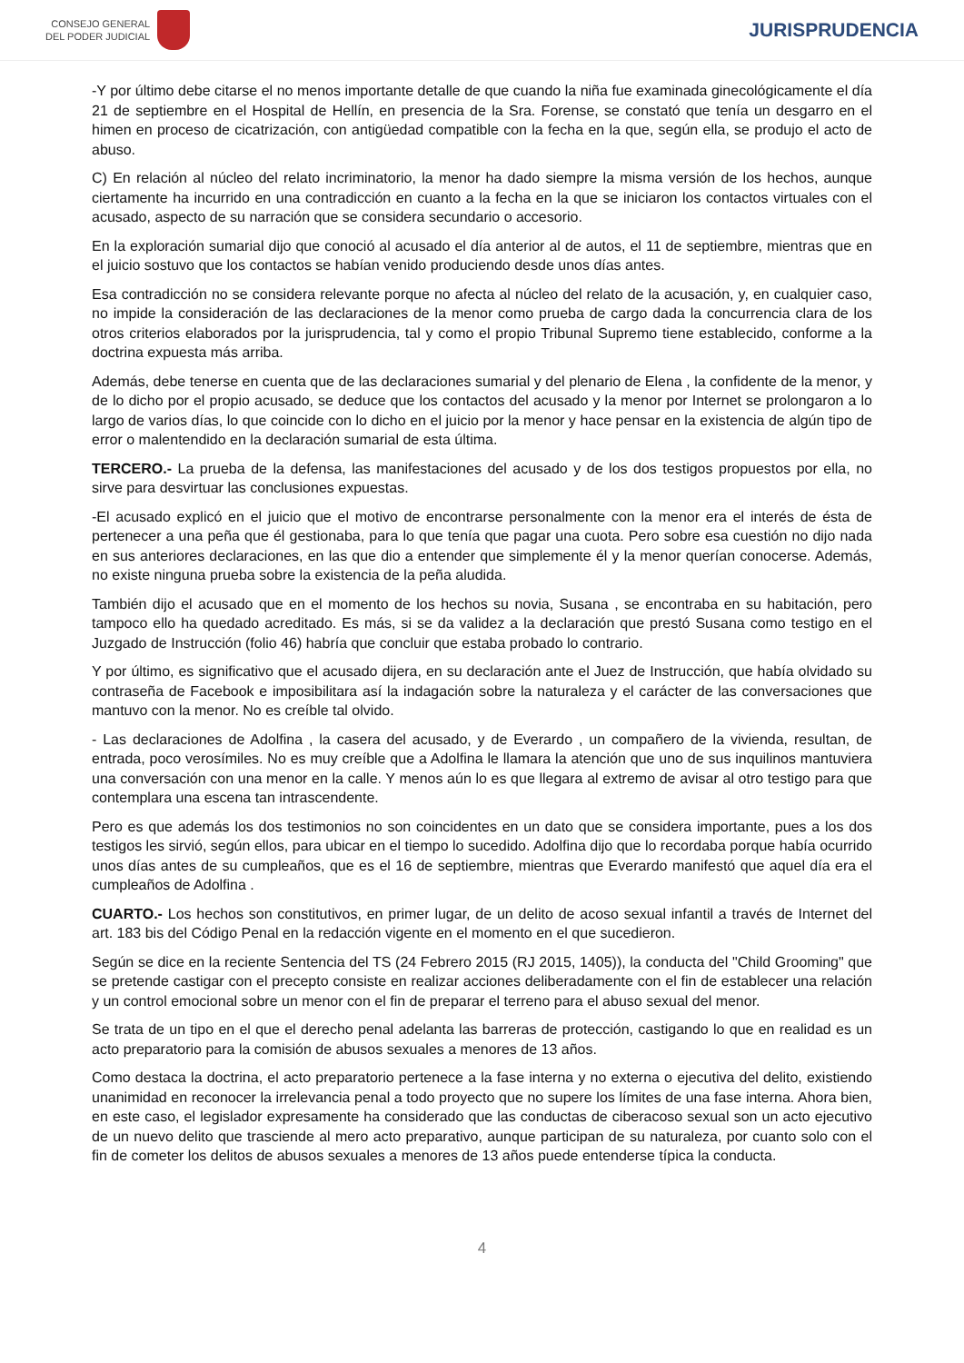CONSEJO GENERAL
DEL PODER JUDICIAL
JURISPRUDENCIA
-Y por último debe citarse el no menos importante detalle de que cuando la niña fue examinada ginecológicamente el día 21 de septiembre en el Hospital de Hellín, en presencia de la Sra. Forense, se constató que tenía un desgarro en el himen en proceso de cicatrización, con antigüedad compatible con la fecha en la que, según ella, se produjo el acto de abuso.
C) En relación al núcleo del relato incriminatorio, la menor ha dado siempre la misma versión de los hechos, aunque ciertamente ha incurrido en una contradicción en cuanto a la fecha en la que se iniciaron los contactos virtuales con el acusado, aspecto de su narración que se considera secundario o accesorio.
En la exploración sumarial dijo que conoció al acusado el día anterior al de autos, el 11 de septiembre, mientras que en el juicio sostuvo que los contactos se habían venido produciendo desde unos días antes.
Esa contradicción no se considera relevante porque no afecta al núcleo del relato de la acusación, y, en cualquier caso, no impide la consideración de las declaraciones de la menor como prueba de cargo dada la concurrencia clara de los otros criterios elaborados por la jurisprudencia, tal y como el propio Tribunal Supremo tiene establecido, conforme a la doctrina expuesta más arriba.
Además, debe tenerse en cuenta que de las declaraciones sumarial y del plenario de Elena , la confidente de la menor, y de lo dicho por el propio acusado, se deduce que los contactos del acusado y la menor por Internet se prolongaron a lo largo de varios días, lo que coincide con lo dicho en el juicio por la menor y hace pensar en la existencia de algún tipo de error o malentendido en la declaración sumarial de esta última.
TERCERO.- La prueba de la defensa, las manifestaciones del acusado y de los dos testigos propuestos por ella, no sirve para desvirtuar las conclusiones expuestas.
-El acusado explicó en el juicio que el motivo de encontrarse personalmente con la menor era el interés de ésta de pertenecer a una peña que él gestionaba, para lo que tenía que pagar una cuota. Pero sobre esa cuestión no dijo nada en sus anteriores declaraciones, en las que dio a entender que simplemente él y la menor querían conocerse. Además, no existe ninguna prueba sobre la existencia de la peña aludida.
También dijo el acusado que en el momento de los hechos su novia, Susana , se encontraba en su habitación, pero tampoco ello ha quedado acreditado. Es más, si se da validez a la declaración que prestó Susana como testigo en el Juzgado de Instrucción (folio 46) habría que concluir que estaba probado lo contrario.
Y por último, es significativo que el acusado dijera, en su declaración ante el Juez de Instrucción, que había olvidado su contraseña de Facebook e imposibilitara así la indagación sobre la naturaleza y el carácter de las conversaciones que mantuvo con la menor. No es creíble tal olvido.
- Las declaraciones de Adolfina , la casera del acusado, y de Everardo , un compañero de la vivienda, resultan, de entrada, poco verosímiles. No es muy creíble que a Adolfina le llamara la atención que uno de sus inquilinos mantuviera una conversación con una menor en la calle. Y menos aún lo es que llegara al extremo de avisar al otro testigo para que contemplara una escena tan intrascendente.
Pero es que además los dos testimonios no son coincidentes en un dato que se considera importante, pues a los dos testigos les sirvió, según ellos, para ubicar en el tiempo lo sucedido. Adolfina dijo que lo recordaba porque había ocurrido unos días antes de su cumpleaños, que es el 16 de septiembre, mientras que Everardo manifestó que aquel día era el cumpleaños de Adolfina .
CUARTO.- Los hechos son constitutivos, en primer lugar, de un delito de acoso sexual infantil a través de Internet del art. 183 bis del Código Penal en la redacción vigente en el momento en el que sucedieron.
Según se dice en la reciente Sentencia del TS (24 Febrero 2015 (RJ 2015, 1405)), la conducta del "Child Grooming" que se pretende castigar con el precepto consiste en realizar acciones deliberadamente con el fin de establecer una relación y un control emocional sobre un menor con el fin de preparar el terreno para el abuso sexual del menor.
Se trata de un tipo en el que el derecho penal adelanta las barreras de protección, castigando lo que en realidad es un acto preparatorio para la comisión de abusos sexuales a menores de 13 años.
Como destaca la doctrina, el acto preparatorio pertenece a la fase interna y no externa o ejecutiva del delito, existiendo unanimidad en reconocer la irrelevancia penal a todo proyecto que no supere los límites de una fase interna. Ahora bien, en este caso, el legislador expresamente ha considerado que las conductas de ciberacoso sexual son un acto ejecutivo de un nuevo delito que trasciende al mero acto preparativo, aunque participan de su naturaleza, por cuanto solo con el fin de cometer los delitos de abusos sexuales a menores de 13 años puede entenderse típica la conducta.
4